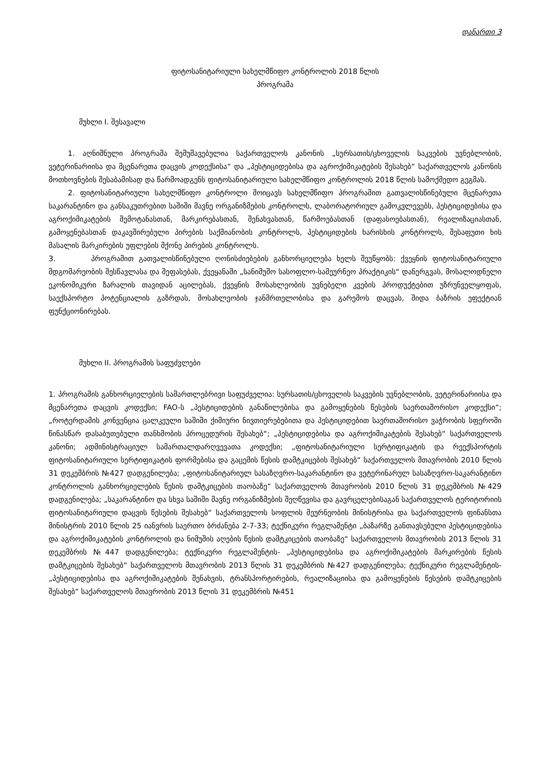დანართი 3
ფიტოსანიტარიული სახელმწიფო კონტროლის 2018 წლის
პროგრამა
მუხლი I. შესავალი
1. აღნიშნული პროგრამა შემუშავებულია საქართველოს კანონის „სურსათის/ცხოველის საკვების უვნებლობის, ვეტერინარიისა და მცენარეთა დაცვის კოდექსისა“ და „პესტიციდებისა და აგროქიმიკატების შესახებ“ საქართველოს კანონის მოთხოვნების შესაბამისად და წარმოადგენს ფიტოსანიტარიული სახელმწიფო კონტროლის 2018 წლის სამოქმედო გეგმას.
2. ფიტოსანიტარიული სახელმწიფო კონტროლი მოიცავს სახელმწიფო პროგრამით გათვალისწინებული მცენარეთა საკარანტინო და განსაკუთრებით საშიში მავნე ორგანიზმების კონტროლს, ლაბორატორიულ გამოკვლევებს, პესტიციდებისა და აგროქიმიკატების შემოტანასთან, მარკირებასთან, შენახვასთან, წარმოებასთან (დაფასოებასთან), რეალიზაციასთან, გამოყენებასთან დაკავშირებული პირების საქმიანობის კონტროლს, პესტიციდების ხარისხის კონტროლს, შესაფუთი ხის მასალის მარკირების უფლების მქონე პირების კონტროლს.
3. პროგრამით გათვალისწინებული ღონისძიებების განხორციელება ხელს შეუწყობს: ქვეყნის ფიტოსანიტარიული მდგომარეობის შესწავლასა და შეფასებას, ქვეყანაში „სანიმუშო სასოფლო-სამეურნეო პრაქტიკის“ დანერგვას, მოსალოდნელი ეკონომიკური ზარალის თავიდან აცილებას, ქვეყნის მოსახლეობის უვნებელი კვების პროდუქტებით უზრუნველყოფას, საექსპორტო პოტენციალის გაზრდას, მოსახლეობის ჯანმრთელობისა და გარემოს დაცვას, შიდა ბაზრის ეფექტიან ფუნქციონირებას.
მუხლი II. პროგრამის საფუძვლები
1. პროგრამის განხორციელების სამართლებრივი საფუძველია: სურსათის/ცხოველის საკვების უვნებლობის, ვეტერინარიისა და მცენარეთა დაცვის კოდექსი; FAO-ს „პესტიციდების განაწილებისა და გამოყენების წესების საერთაშორისო კოდექსი“; „როტერდამის კონვენცია ცალკეული საშიში ქიმიური ნივთიერებებითა და პესტიციდებით საერთაშორისო ვაჭრობის სფეროში წინასწარ დასაბუთებული თანხმობის პროცედურის შესახებ“; „პესტიციდებისა და აგროქიმიკატების შესახებ“ საქართველოს კანონი; ადმინისტრაციულ სამართალდარღვევათა კოდექსი; „ფიტოსანიტარიული სერტიფიკატის და რეექსპორტის ფიტოსანიტარიული სერტიფიკატის ფორმებისა და გაცემის წესის დამტკიცების შესახებ“ საქართველოს მთავრობის 2010 წლის 31 დეკემბრის №427 დადგენილება; „ფიტოსანიტარიულ სასაზღვრო-საკარანტინო და ვეტერინარულ სასაზღვრო-საკარანტინო კონტროლის განხორციელების წესის დამტკიცების თაობაზე“ საქართველოს მთავრობის 2010 წლის 31 დეკემბრის №429 დადგენილება; „საკარანტინო და სხვა საშიში მავნე ორგანიზმების შეღწევისა და გავრცელებისაგან საქართველოს ტერიტორიის ფიტოსანიტარიული დაცვის წესების შესახებ“ საქართველოს სოფლის მეურნეობის მინისტრისა და საქართველოს ფინანსთა მინისტრის 2010 წლის 25 იანვრის საერთო ბრძანება 2-7-33; ტექნიკური რეგლამენტი „ბაზარზე განთავსებული პესტიციდებისა და აგროქიმიკატების კონტროლის და ნიმუშის აღების წესის დამტკიცების თაობაზე“ საქართველოს მთავრობის 2013 წლის 31 დეკემბრის №447 დადგენილება; ტექნიკური რეგლამენტის- „პესტიციდებისა და აგროქიმიკატების მარკირების წესის დამტკიცების შესახებ“ საქართველოს მთავრობის 2013 წლის 31 დეკემბრის №427 დადგენილება; ტექნიკური რეგლამენტის- „პესტიციდებისა და აგროქიმიკატების შენახვის, ტრანსპორტირების, რეალიზაციისა და გამოყენების წესების დამტკიცების შესახებ“ საქართველოს მთავრობის 2013 წლის 31 დეკემბრის №451